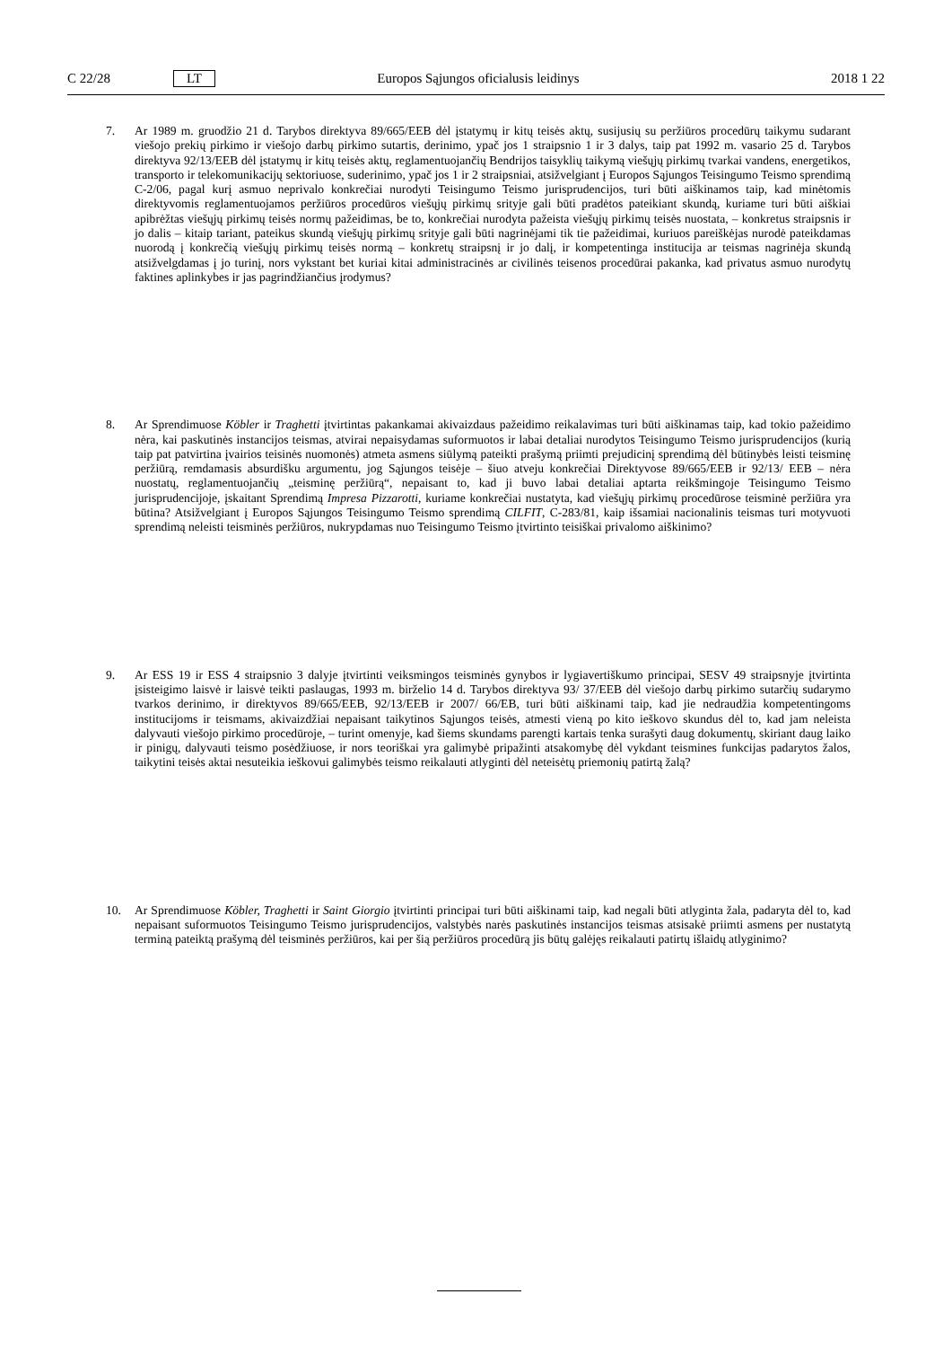C 22/28 LT Europos Sąjungos oficialusis leidinys 2018 1 22
7. Ar 1989 m. gruodžio 21 d. Tarybos direktyva 89/665/EEB dėl įstatymų ir kitų teisės aktų, susijusių su peržiūros procedūrų taikymu sudarant viešojo prekių pirkimo ir viešojo darbų pirkimo sutartis, derinimo, ypač jos 1 straipsnio 1 ir 3 dalys, taip pat 1992 m. vasario 25 d. Tarybos direktyva 92/13/EEB dėl įstatymų ir kitų teisės aktų, reglamentuojančių Bendrijos taisyklių taikymą viešųjų pirkimų tvarkai vandens, energetikos, transporto ir telekomunikacijų sektoriuose, suderinimo, ypač jos 1 ir 2 straipsniai, atsižvelgiant į Europos Sąjungos Teisingumo Teismo sprendimą C-2/06, pagal kurį asmuo neprivalo konkrečiai nurodyti Teisingumo Teismo jurisprudencijos, turi būti aiškinamos taip, kad minėtomis direktyvomis reglamentuojamos peržiūros procedūros viešųjų pirkimų srityje gali būti pradėtos pateikiant skundą, kuriame turi būti aiškiai apibrėžtas viešųjų pirkimų teisės normų pažeidimas, be to, konkrečiai nurodyta pažeista viešųjų pirkimų teisės nuostata, – konkretus straipsnis ir jo dalis – kitaip tariant, pateikus skundą viešųjų pirkimų srityje gali būti nagrinėjami tik tie pažeidimai, kuriuos pareiškėjas nurodė pateikdamas nuorodą į konkrečią viešųjų pirkimų teisės normą – konkretų straipsnį ir jo dalį, ir kompetentinga institucija ar teismas nagrinėja skundą atsižvelgdamas į jo turinį, nors vykstant bet kuriai kitai administracinės ar civilinės teisenos procedūrai pakanka, kad privatus asmuo nurodytų faktines aplinkybes ir jas pagrindžiančius įrodymus?
8. Ar Sprendimuose Köbler ir Traghetti įtvirtintas pakankamai akivaizdaus pažeidimo reikalavimas turi būti aiškinamas taip, kad tokio pažeidimo nėra, kai paskutinės instancijos teismas, atvirai nepaisydamas suformuotos ir labai detaliai nurodytos Teisingumo Teismo jurisprudencijos (kurią taip pat patvirtina įvairios teisinės nuomonės) atmeta asmens siūlymą pateikti prašymą priimti prejudicinį sprendimą dėl būtinybės leisti teisminę peržiūrą, remdamasis absurdišku argumentu, jog Sąjungos teisėje – šiuo atveju konkrečiai Direktyvose 89/665/EEB ir 92/13/ EEB – nėra nuostatų, reglamentuojančių „teisminę peržiūrą“, nepaisant to, kad ji buvo labai detaliai aptarta reikšmingoje Teisingumo Teismo jurisprudencijoje, įskaitant Sprendimą Impresa Pizzarotti, kuriame konkrečiai nustatyta, kad viešųjų pirkimų procedūrose teisminė peržiūra yra būtina? Atsižvelgiant į Europos Sąjungos Teisingumo Teismo sprendimą CILFIT, C-283/81, kaip išsamiai nacionalinis teismas turi motyvuoti sprendimą neleisti teisminės peržiūros, nukrypdamas nuo Teisingumo Teismo įtvirtinto teisiškai privalomo aiškinimo?
9. Ar ESS 19 ir ESS 4 straipsnio 3 dalyje įtvirtinti veiksmingos teisminės gynybos ir lygiavertiškumo principai, SESV 49 straipsnyje įtvirtinta įsisteigimo laisvė ir laisvė teikti paslaugas, 1993 m. birželio 14 d. Tarybos direktyva 93/ 37/EEB dėl viešojo darbų pirkimo sutarčių sudarymo tvarkos derinimo, ir direktyvos 89/665/EEB, 92/13/EEB ir 2007/ 66/EB, turi būti aiškinami taip, kad jie nedraudžia kompetentingoms institucijoms ir teismams, akivaizdžiai nepaisant taikytinos Sąjungos teisės, atmesti vieną po kito ieškovo skundus dėl to, kad jam neleista dalyvauti viešojo pirkimo procedūroje, – turint omenyje, kad šiems skundams parengti kartais tenka surašyti daug dokumentų, skiriant daug laiko ir pinigų, dalyvauti teismo posėdžiuose, ir nors teoriškai yra galimybė pripažinti atsakomybę dėl vykdant teismines funkcijas padarytos žalos, taikytini teisės aktai nesuteikia ieškovui galimybės teismo reikalauti atlyginti dėl neteisėtų priemonių patirtą žalą?
10. Ar Sprendimuose Köbler, Traghetti ir Saint Giorgio įtvirtinti principai turi būti aiškinami taip, kad negali būti atlyginta žala, padaryta dėl to, kad nepaisant suformuotos Teisingumo Teismo jurisprudencijos, valstybės narės paskutinės instancijos teismas atsisakė priimti asmens per nustatytą terminą pateiktą prašymą dėl teisminės peržiūros, kai per šią peržiūros procedūrą jis būtų galėjęs reikalauti patirtų išlaidų atlyginimo?